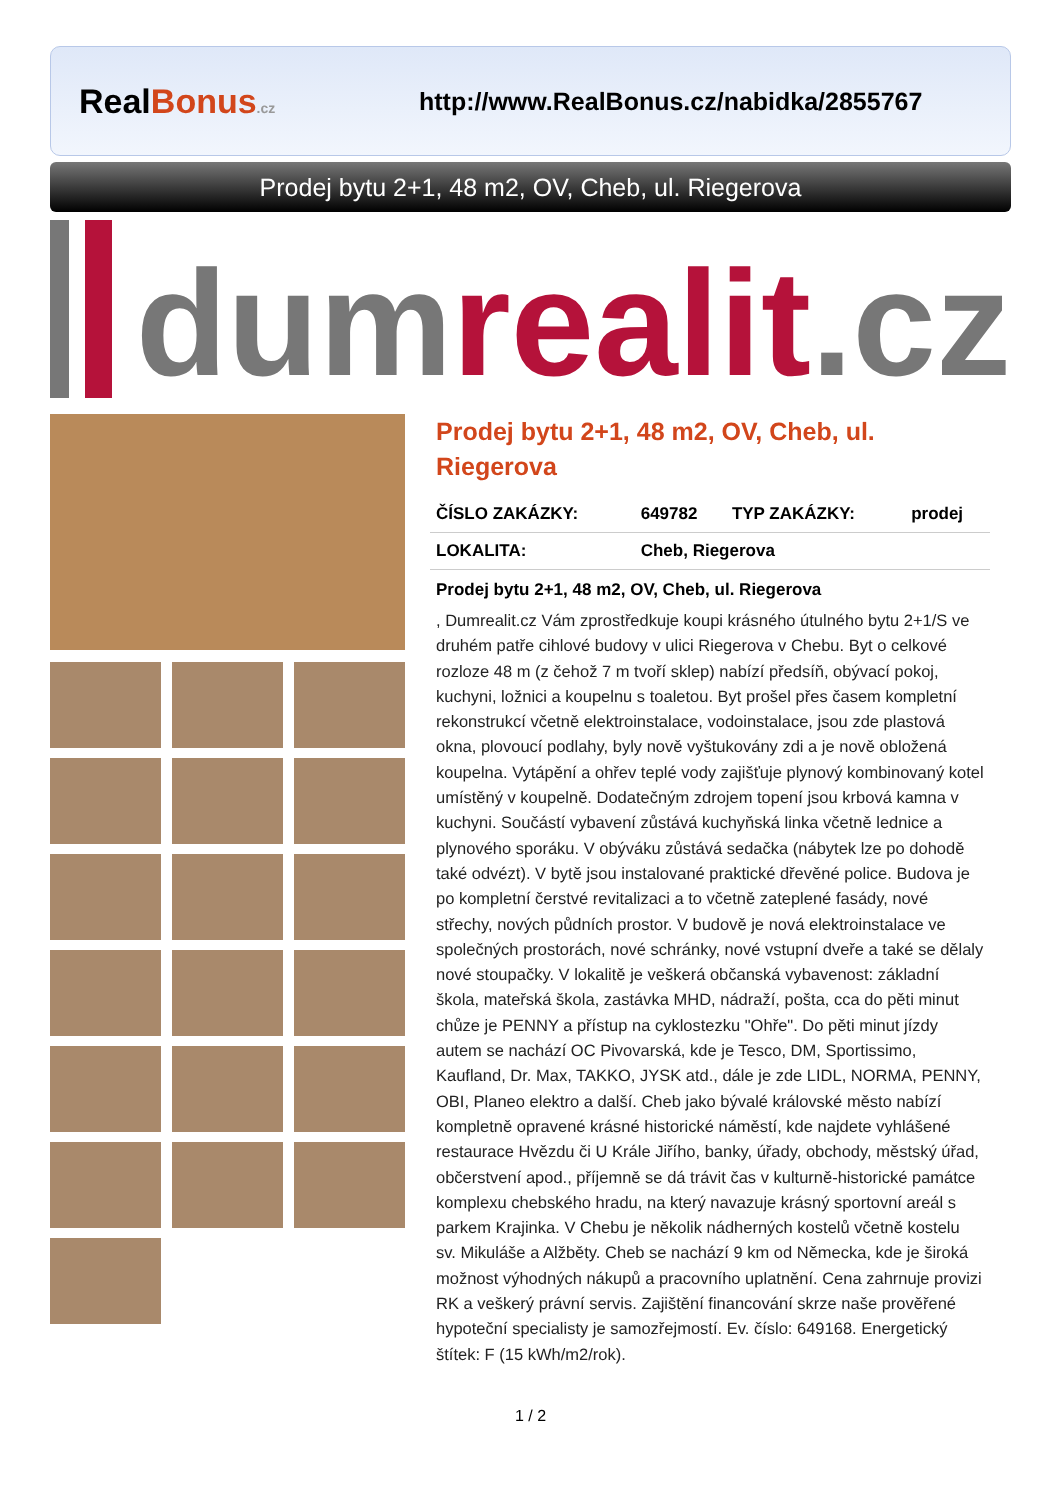RealBonus.cz
http://www.RealBonus.cz/nabidka/2855767
Prodej bytu 2+1, 48 m2, OV, Cheb, ul. Riegerova
dum realit.cz
Prodej bytu 2+1, 48 m2, OV, Cheb, ul. Riegerova
| ČÍSLO ZAKÁZKY: | 649782 | TYP ZAKÁZKY: | prodej |
| LOKALITA: | Cheb, Riegerova | | |
Prodej bytu 2+1, 48 m2, OV, Cheb, ul. Riegerova
, Dumrealit.cz Vám zprostředkuje koupi krásného útulného bytu 2+1/S ve druhém patře cihlové budovy v ulici Riegerova v Chebu. Byt o celkové rozloze 48 m (z čehož 7 m tvoří sklep) nabízí předsíň, obývací pokoj, kuchyni, ložnici a koupelnu s toaletou. Byt prošel přes časem kompletní rekonstrukcí včetně elektroinstalace, vodoinstalace, jsou zde plastová okna, plovoucí podlahy, byly nově vyštukovány zdi a je nově obložená koupelna. Vytápění a ohřev teplé vody zajišťuje plynový kombinovaný kotel umístěný v koupelně. Dodatečným zdrojem topení jsou krbová kamna v kuchyni. Součástí vybavení zůstává kuchyňská linka včetně lednice a plynového sporáku. V obýváku zůstává sedačka (nábytek lze po dohodě také odvézt). V bytě jsou instalované praktické dřevěné police. Budova je po kompletní čerstvé revitalizaci a to včetně zateplené fasády, nové střechy, nových půdních prostor. V budově je nová elektroinstalace ve společných prostorách, nové schránky, nové vstupní dveře a také se dělaly nové stoupačky. V lokalitě je veškerá občanská vybavenost: základní škola, mateřská škola, zastávka MHD, nádraží, pošta, cca do pěti minut chůze je PENNY a přístup na cyklostezku "Ohře". Do pěti minut jízdy autem se nachází OC Pivovarská, kde je Tesco, DM, Sportissimo, Kaufland, Dr. Max, TAKKO, JYSK atd., dále je zde LIDL, NORMA, PENNY, OBI, Planeo elektro a další. Cheb jako bývalé královské město nabízí kompletně opravené krásné historické náměstí, kde najdete vyhlášené restaurace Hvězdu či U Krále Jiřího, banky, úřady, obchody, městský úřad, občerstvení apod., příjemně se dá trávit čas v kulturně-historické památce komplexu chebského hradu, na který navazuje krásný sportovní areál s parkem Krajinka. V Chebu je několik nádherných kostelů včetně kostelu sv. Mikuláše a Alžběty. Cheb se nachází 9 km od Německa, kde je široká možnost výhodných nákupů a pracovního uplatnění. Cena zahrnuje provizi RK a veškerý právní servis. Zajištění financování skrze naše prověřené hypoteční specialisty je samozřejmostí. Ev. číslo: 649168. Energetický štítek: F (15 kWh/m2/rok).
1 / 2